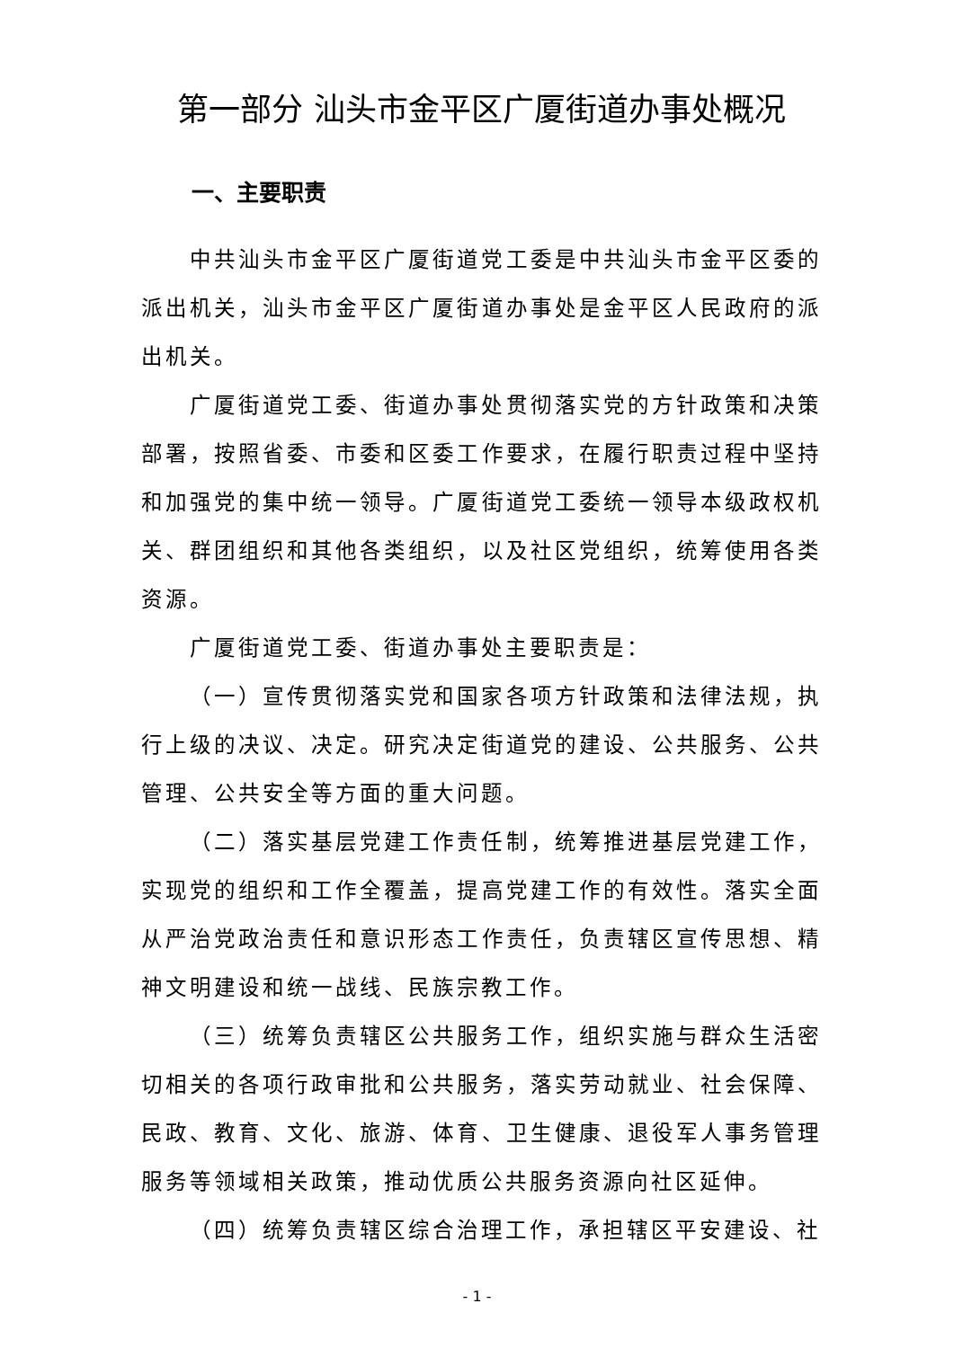第一部分 汕头市金平区广厦街道办事处概况
一、主要职责
中共汕头市金平区广厦街道党工委是中共汕头市金平区委的派出机关，汕头市金平区广厦街道办事处是金平区人民政府的派出机关。
广厦街道党工委、街道办事处贯彻落实党的方针政策和决策部署，按照省委、市委和区委工作要求，在履行职责过程中坚持和加强党的集中统一领导。广厦街道党工委统一领导本级政权机关、群团组织和其他各类组织，以及社区党组织，统筹使用各类资源。
广厦街道党工委、街道办事处主要职责是：
（一）宣传贯彻落实党和国家各项方针政策和法律法规，执行上级的决议、决定。研究决定街道党的建设、公共服务、公共管理、公共安全等方面的重大问题。
（二）落实基层党建工作责任制，统筹推进基层党建工作，实现党的组织和工作全覆盖，提高党建工作的有效性。落实全面从严治党政治责任和意识形态工作责任，负责辖区宣传思想、精神文明建设和统一战线、民族宗教工作。
（三）统筹负责辖区公共服务工作，组织实施与群众生活密切相关的各项行政审批和公共服务，落实劳动就业、社会保障、民政、教育、文化、旅游、体育、卫生健康、退役军人事务管理服务等领域相关政策，推动优质公共服务资源向社区延伸。
（四）统筹负责辖区综合治理工作，承担辖区平安建设、社
- 1 -